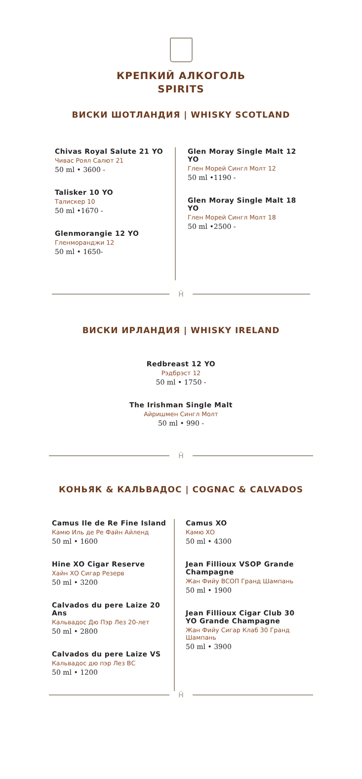КРЕПКИЙ АЛКОГОЛЬ
SPIRITS
ВИСКИ ШОТЛАНДИЯ | WHISKY SCOTLAND
Chivas Royal Salute 21 YO
Чивас Роял Салют 21
50 ml • 3600 -
Talisker 10 YO
Талискер 10
50 ml •1670 -
Glenmorangie 12 YO
Гленморанджи 12
50 ml • 1650-
Glen Moray Single Malt 12 YO
Глен Морей Сингл Молт 12
50 ml •1190 -
Glen Moray Single Malt 18 YO
Глен Морей Сингл Молт 18
50 ml •2500 -
Ĥ
ВИСКИ ИРЛАНДИЯ | WHISKY IRELAND
Redbreast 12 YO
Рэдбрэст 12
50 ml • 1750 -
The Irishman Single Malt
Айришмен Сингл Молт
50 ml • 990 -
Ĥ
КОНЬЯК & КАЛЬВАДОС | COGNAC & CALVADOS
Camus Ile de Re Fine Island
Камю Иль де Ре Файн Айленд
50 ml • 1600
Hine XO Cigar Reserve
Хайн ХО Сигар Резерв
50 ml • 3200
Calvados du pere Laize 20 Ans
Кальвадос Дю Пэр Лез 20-лет
50 ml • 2800
Calvados du pere Laize VS
Кальвадос дю пэр Лез ВС
50 ml • 1200
Camus XO
Камю ХО
50 ml • 4300
Jean Fillioux VSOP Grande Champagne
Жан Фийу ВСОП Гранд Шампань
50 ml • 1900
Jean Fillioux Cigar Club 30 YO Grande Champagne
Жан Фийу Сигар Клаб 30 Гранд Шампань
50 ml • 3900
Ĥ